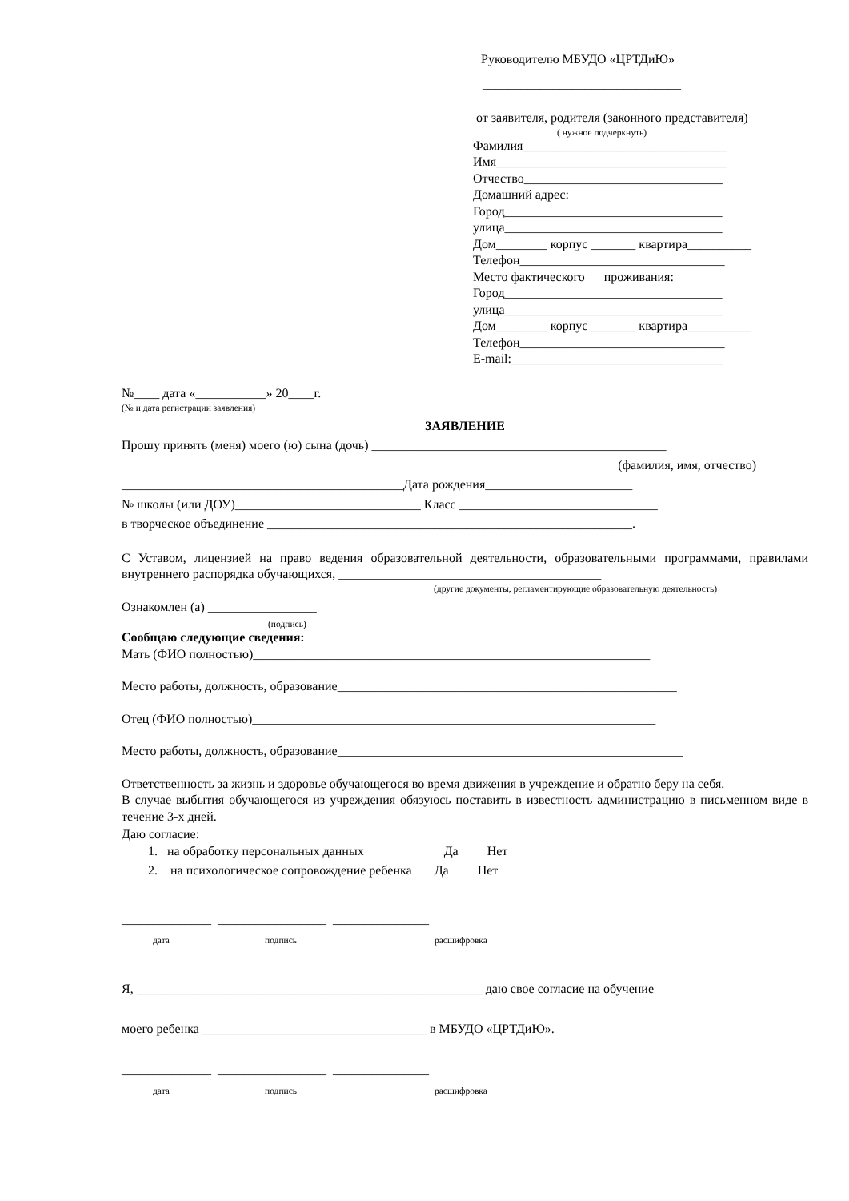Руководителю МБУДО «ЦРТДиЮ»
_______________________________
от заявителя, родителя (законного представителя)
( нужное подчеркнуть)
Фамилия________________________________
Имя____________________________________
Отчество_______________________________
Домашний адрес:
Город__________________________________
улица__________________________________
Дом________ корпус _______ квартира__________
Телефон________________________________
Место фактического проживания:
Город__________________________________
улица__________________________________
Дом________ корпус _______ квартира__________
Телефон________________________________
E-mail:_________________________________
№____ дата «___________» 20____г.
(№ и дата регистрации заявления)
ЗАЯВЛЕНИЕ
Прошу принять (меня) моего (ю) сына (дочь) ______________________________________________
(фамилия, имя, отчество)
____________________________________________Дата рождения_______________________
№ школы (или ДОУ)_____________________________ Класс _______________________________
в творческое объединение _________________________________________________________.
С Уставом, лицензией на право ведения образовательной деятельности, образовательными программами, правилами внутреннего распорядка обучающихся, _________________________________________
(другие документы, регламентирующие образовательную деятельность)
Ознакомлен (а) _________________
(подпись)
Сообщаю следующие сведения:
Мать (ФИО полностью)______________________________________________________________
Место работы, должность, образование_____________________________________________________
Отец (ФИО полностью)_______________________________________________________________
Место работы, должность, образование______________________________________________________
Ответственность за жизнь и здоровье обучающегося во время движения в учреждение и обратно беру на себя.
В случае выбытия обучающегося из учреждения обязуюсь поставить в известность администрацию в письменном виде в течение 3-х дней.
Даю согласие:
1. на обработку персональных данных Да Нет
2. на психологическое сопровождение ребенка Да Нет
______________ _________________ _______________
дата подпись расшифровка
Я, ______________________________________________________ даю свое согласие на обучение
моего ребенка ___________________________________ в МБУДО «ЦРТДиЮ».
______________ _________________ _______________
дата подпись расшифровка